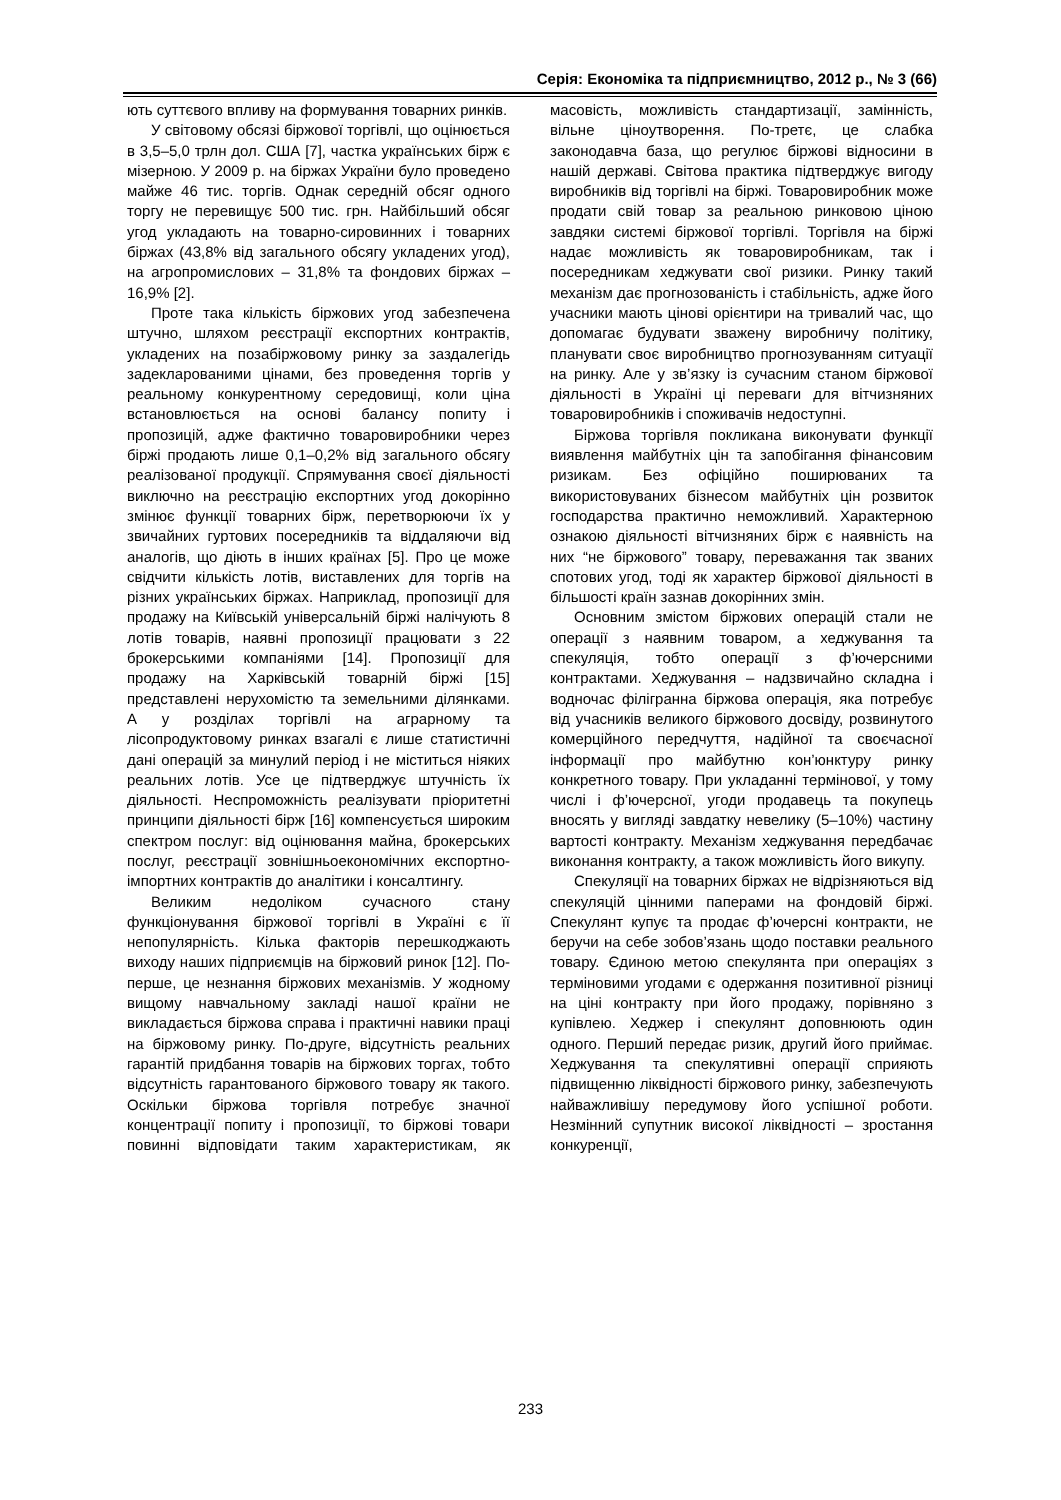Серія: Економіка та підприємництво, 2012 р., № 3 (66)
ють суттєвого впливу на формування товарних ринків.
У світовому обсязі біржової торгівлі, що оцінюється в 3,5–5,0 трлн дол. США [7], частка українських бірж є мізерною. У 2009 р. на біржах України було проведено майже 46 тис. торгів. Однак середній обсяг одного торгу не перевищує 500 тис. грн. Найбільший обсяг угод укладають на товарно-сировинних і товарних біржах (43,8% від загального обсягу укладених угод), на агропромислових – 31,8% та фондових біржах – 16,9% [2].
Проте така кількість біржових угод забезпечена штучно, шляхом реєстрації експортних контрактів, укладених на позабіржовому ринку за заздалегідь задекларованими цінами, без проведення торгів у реальному конкурентному середовищі, коли ціна встановлюється на основі балансу попиту і пропозицій, адже фактично товаровиробники через біржі продають лише 0,1–0,2% від загального обсягу реалізованої продукції. Спрямування своєї діяльності виключно на реєстрацію експортних угод докорінно змінює функції товарних бірж, перетворюючи їх у звичайних гуртових посередників та віддаляючи від аналогів, що діють в інших країнах [5]. Про це може свідчити кількість лотів, виставлених для торгів на різних українських біржах. Наприклад, пропозиції для продажу на Київській універсальній біржі налічують 8 лотів товарів, наявні пропозиції працювати з 22 брокерськими компаніями [14]. Пропозиції для продажу на Харківській товарній біржі [15] представлені нерухомістю та земельними ділянками. А у розділах торгівлі на аграрному та лісопродуктовому ринках взагалі є лише статистичні дані операцій за минулий період і не міститься ніяких реальних лотів. Усе це підтверджує штучність їх діяльності. Неспроможність реалізувати пріоритетні принципи діяльності бірж [16] компенсується широким спектром послуг: від оцінювання майна, брокерських послуг, реєстрації зовнішньоекономічних експортно-імпортних контрактів до аналітики і консалтингу.
Великим недоліком сучасного стану функціонування біржової торгівлі в Україні є її непопулярність. Кілька факторів перешкоджають виходу наших підприємців на біржовий ринок [12]. По-перше, це незнання біржових механізмів. У жодному вищому навчальному закладі нашої країни не викладається біржова справа і практичні навики праці на біржовому ринку. По-друге, відсутність реальних гарантій придбання товарів на біржових торгах, тобто відсутність гарантованого біржового товару як такого. Оскільки біржова торгівля потребує значної концентрації попиту і пропозиції, то біржові товари повинні відповідати таким характеристикам, як масовість, можливість стандартизації, замінність, вільне ціноутворення. По-третє, це слабка законодавча база, що регулює біржові відносини в нашій державі. Світова практика підтверджує вигоду виробників від торгівлі на біржі. Товаровиробник може продати свій товар за реальною ринковою ціною завдяки системі біржової торгівлі. Торгівля на біржі надає можливість як товаровиробникам, так і посередникам хеджувати свої ризики. Ринку такий механізм дає прогнозованість і стабільність, адже його учасники мають цінові орієнтири на тривалий час, що допомагає будувати зважену виробничу політику, планувати своє виробництво прогнозуванням ситуації на ринку. Але у зв’язку із сучасним станом біржової діяльності в Україні ці переваги для вітчизняних товаровиробників і споживачів недоступні.
Біржова торгівля покликана виконувати функції виявлення майбутніх цін та запобігання фінансовим ризикам. Без офіційно поширюваних та використовуваних бізнесом майбутніх цін розвиток господарства практично неможливий. Характерною ознакою діяльності вітчизняних бірж є наявність на них “не біржового” товару, переважання так званих спотових угод, тоді як характер біржової діяльності в більшості країн зазнав докорінних змін.
Основним змістом біржових операцій стали не операції з наявним товаром, а хеджування та спекуляція, тобто операції з ф’ючерсними контрактами. Хеджування – надзвичайно складна і водночас філігранна біржова операція, яка потребує від учасників великого біржового досвіду, розвинутого комерційного передчуття, надійної та своєчасної інформації про майбутню кон’юнктуру ринку конкретного товару. При укладанні термінової, у тому числі і ф’ючерсної, угоди продавець та покупець вносять у вигляді завдатку невелику (5–10%) частину вартості контракту. Механізм хеджування передбачає виконання контракту, а також можливість його викупу.
Спекуляції на товарних біржах не відрізняються від спекуляцій цінними паперами на фондовій біржі. Спекулянт купує та продає ф’ючерсні контракти, не беручи на себе зобов’язань щодо поставки реального товару. Єдиною метою спекулянта при операціях з терміновими угодами є одержання позитивної різниці на ціні контракту при його продажу, порівняно з купівлею. Хеджер і спекулянт доповнюють один одного. Перший передає ризик, другий його приймає. Хеджування та спекулятивні операції сприяють підвищенню ліквідності біржового ринку, забезпечують найважливішу передумову його успішної роботи. Незмінний супутник високої ліквідності – зростання конкуренції,
233